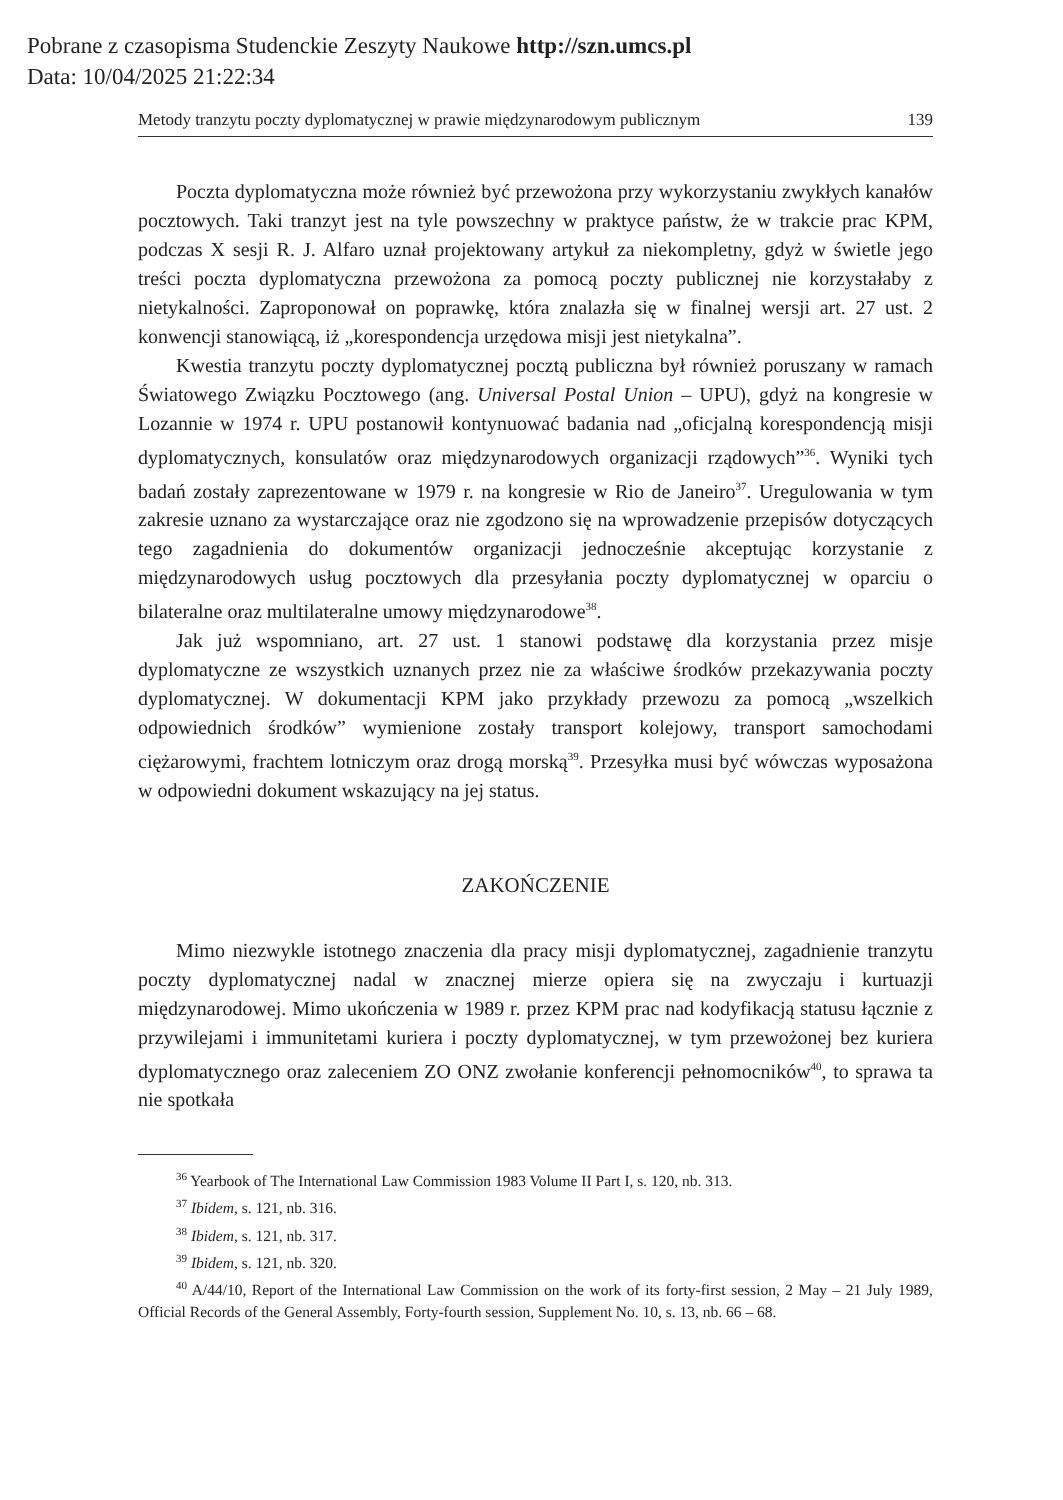Pobrane z czasopisma Studenckie Zeszyty Naukowe http://szn.umcs.pl
Data: 10/04/2025 21:22:34
Metody tranzytu poczty dyplomatycznej w prawie międzynarodowym publicznym 139
Poczta dyplomatyczna może również być przewożona przy wykorzystaniu zwykłych kanałów pocztowych. Taki tranzyt jest na tyle powszechny w praktyce państw, że w trakcie prac KPM, podczas X sesji R. J. Alfaro uznał projektowany artykuł za niekompletny, gdyż w świetle jego treści poczta dyplomatyczna przewożona za pomocą poczty publicznej nie korzystałaby z nietykalności. Zaproponował on poprawkę, która znalazła się w finalnej wersji art. 27 ust. 2 konwencji stanowiącą, iż „korespondencja urzędowa misji jest nietykalna”.
Kwestia tranzytu poczty dyplomatycznej pocztą publiczna był również poruszany w ramach Światowego Związku Pocztowego (ang. Universal Postal Union – UPU), gdyż na kongresie w Lozannie w 1974 r. UPU postanowił kontynuować badania nad „oficjalną korespondencją misji dyplomatycznych, konsulatów oraz międzynarodowych organizacji rządowych”<sup>36</sup>. Wyniki tych badań zostały zaprezentowane w 1979 r. na kongresie w Rio de Janeiro<sup>37</sup>. Uregulowania w tym zakresie uznano za wystarczające oraz nie zgodzono się na wprowadzenie przepisów dotyczących tego zagadnienia do dokumentów organizacji jednocześnie akceptując korzystanie z międzynarodowych usług pocztowych dla przesyłania poczty dyplomatycznej w oparciu o bilateralne oraz multilateralne umowy międzynarodowe<sup>38</sup>.
Jak już wspomniano, art. 27 ust. 1 stanowi podstawę dla korzystania przez misje dyplomatyczne ze wszystkich uznanych przez nie za właściwe środków przekazywania poczty dyplomatycznej. W dokumentacji KPM jako przykłady przewozu za pomocą „wszelkich odpowiednich środków” wymienione zostały transport kolejowy, transport samochodami ciężarowymi, frachtem lotniczym oraz drogą morską<sup>39</sup>. Przesyłka musi być wówczas wyposażona w odpowiedni dokument wskazujący na jej status.
ZAKOŃCZENIE
Mimo niezwykle istotnego znaczenia dla pracy misji dyplomatycznej, zagadnienie tranzytu poczty dyplomatycznej nadal w znacznej mierze opiera się na zwyczaju i kurtuazji międzynarodowej. Mimo ukończenia w 1989 r. przez KPM prac nad kodyfikacją statusu łącznie z przywilejami i immunitetami kuriera i poczty dyplomatycznej, w tym przewożonej bez kuriera dyplomatycznego oraz zaleceniem ZO ONZ zwołanie konferencji pełnomocników<sup>40</sup>, to sprawa ta nie spotkała
<sup>36</sup> Yearbook of The International Law Commission 1983 Volume II Part I, s. 120, nb. 313.
<sup>37</sup> Ibidem, s. 121, nb. 316.
<sup>38</sup> Ibidem, s. 121, nb. 317.
<sup>39</sup> Ibidem, s. 121, nb. 320.
<sup>40</sup> A/44/10, Report of the International Law Commission on the work of its forty-first session, 2 May – 21 July 1989, Official Records of the General Assembly, Forty-fourth session, Supplement No. 10, s. 13, nb. 66 – 68.